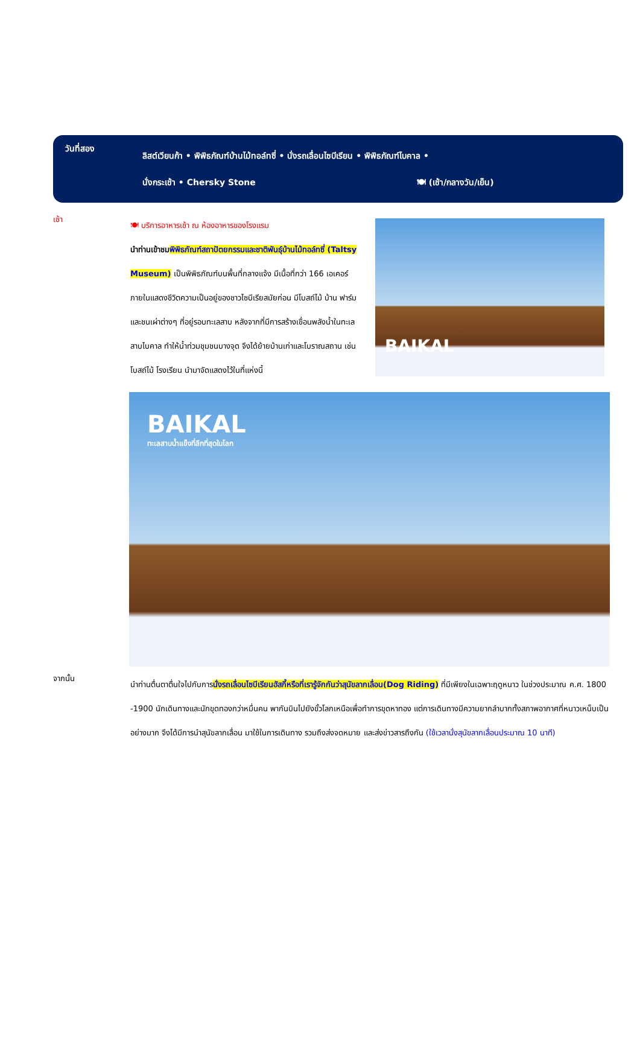วันที่สอง
ลิสต์เวียนก้า • พิพิธภัณฑ์บ้านไม้ทอล์ทซี่ • นั่งรถเลื่อนไซบีเรียน • พิพิธภัณฑ์ไบคาล •
นั่งกระเช้า • Chersky Stone 🍽 (เช้า/กลางวัน/เย็น)
เช้า
🍽 บริการอาหารเช้า ณ ห้องอาหารของโรงแรม
นำท่านเข้าชม พิพิธภัณฑ์สถาปัตยกรรมและชาติพันธุ์บ้านไม้ทอล์ทซี่ (Taltsy Museum) เป็นพิพิธภัณฑ์บนพื้นที่กลางแจ้ง มีเนื้อที่กว่า 166 เอเคอร์ ภายในแสดงชีวิตความเป็นอยู่ของชาวไซบีเรียสมัยก่อน มีโบสถ์ไม้ บ้าน ฟาร์ม และชนเผ่าต่างๆ ที่อยู่รอบทะเลสาบ หลังจากที่มีการสร้างเขื่อนพลังน้ำในทะเลสาบไบคาล ทำให้น้ำท่วมชุมชนบางจุด จึงได้ย้ายบ้านเก่าและโบราณสถาน เช่น โบสถ์ไม้ โรงเรียน นำมาจัดแสดงไว้ในที่แห่งนี้
BAIKAL
BAIKAL
ทะเลสาบน้ำแข็งที่ลึกที่สุดในโลก
จากนั้น
นำท่านตื่นตาตื่นใจไปกับการนั่งรถเลื่อนไซบีเรียนฮัสกี้หรือที่เรารู้จักกันว่าสุนัขลากเลื่อน(Dog Riding) ที่มีเพียงในเฉพาะฤดูหนาว ในช่วงประมาณ ค.ศ. 1800 -1900 นักเดินทางและนักขุดทองกว่าหมื่นคน พากันบินไปยังขั้วโลกเหนือเพื่อทำการขุดหาทอง แต่การเดินทางมีความยากลำบากทั้งสภาพอากาศที่หนาวเหน็บเป็นอย่างมาก จึงได้มีการนำสุนัขลากเลื่อน มาใช้ในการเดินทาง รวมถึงส่งจดหมาย และส่งข่าวสารถึงกัน (ใช้เวลานั่งสุนัขลากเลื่อนประมาณ 10 นาที)